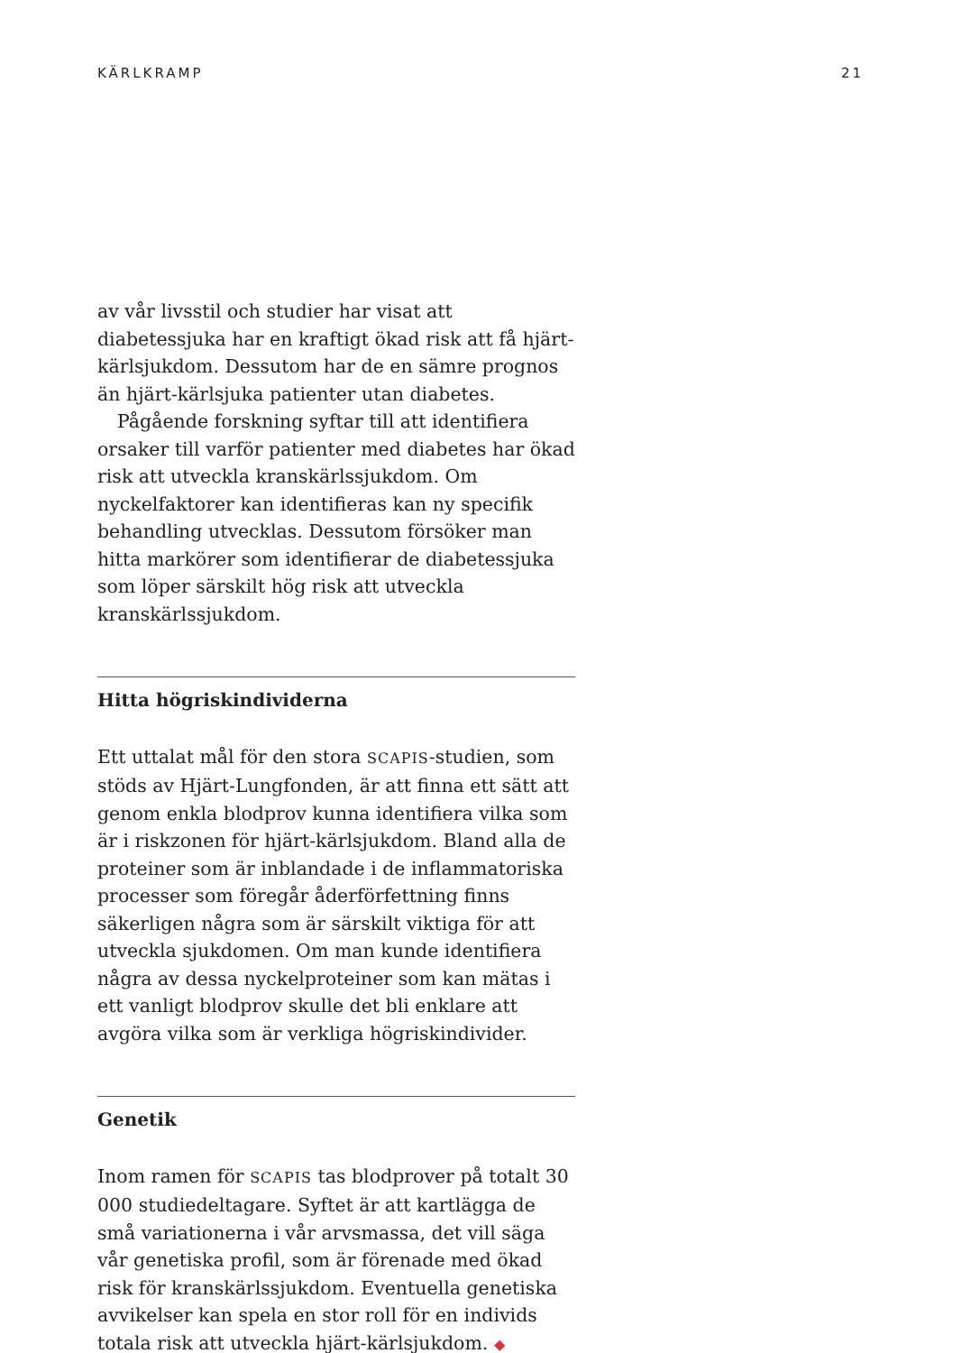KÄRLKRAMP 21
av vår livsstil och studier har visat att diabetessjuka har en kraftigt ökad risk att få hjärt-kärlsjukdom. Dessutom har de en sämre prognos än hjärt-kärlsjuka patienter utan diabetes.
Pågående forskning syftar till att identifiera orsaker till varför patienter med diabetes har ökad risk att utveckla kranskärlssjukdom. Om nyckelfaktorer kan identifieras kan ny specifik behandling utvecklas. Dessutom försöker man hitta markörer som identifierar de diabetessjuka som löper särskilt hög risk att utveckla kranskärlssjukdom.
Hitta högriskindividerna
Ett uttalat mål för den stora SCAPIS-studien, som stöds av Hjärt-Lungfonden, är att finna ett sätt att genom enkla blodprov kunna identifiera vilka som är i riskzonen för hjärt-kärlsjukdom. Bland alla de proteiner som är inblandade i de inflammatoriska processer som föregår åderförfettning finns säkerligen några som är särskilt viktiga för att utveckla sjukdomen. Om man kunde identifiera några av dessa nyckelproteiner som kan mätas i ett vanligt blodprov skulle det bli enklare att avgöra vilka som är verkliga högriskindivider.
Genetik
Inom ramen för SCAPIS tas blodprover på totalt 30 000 studiedeltagare. Syftet är att kartlägga de små variationerna i vår arvsmassa, det vill säga vår genetiska profil, som är förenade med ökad risk för kranskärlssjukdom. Eventuella genetiska avvikelser kan spela en stor roll för en individs totala risk att utveckla hjärt-kärlsjukdom. ◆